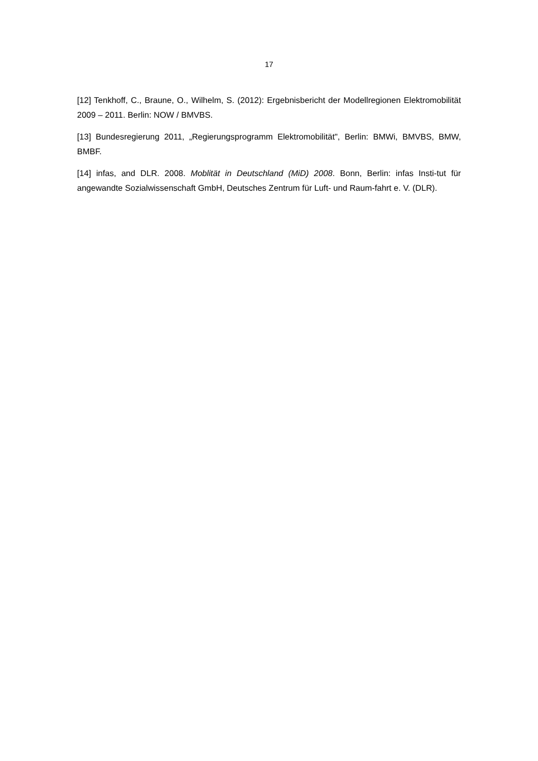17
[12] Tenkhoff, C., Braune, O., Wilhelm, S. (2012): Ergebnisbericht der Modellregionen Elektromobilität 2009 – 2011. Berlin: NOW / BMVBS.
[13] Bundesregierung 2011, „Regierungsprogramm Elektromobilität", Berlin: BMWi, BMVBS, BMW, BMBF.
[14] infas, and DLR. 2008. Moblität in Deutschland (MiD) 2008. Bonn, Berlin: infas Insti-tut für angewandte Sozialwissenschaft GmbH, Deutsches Zentrum für Luft- und Raum-fahrt e. V. (DLR).